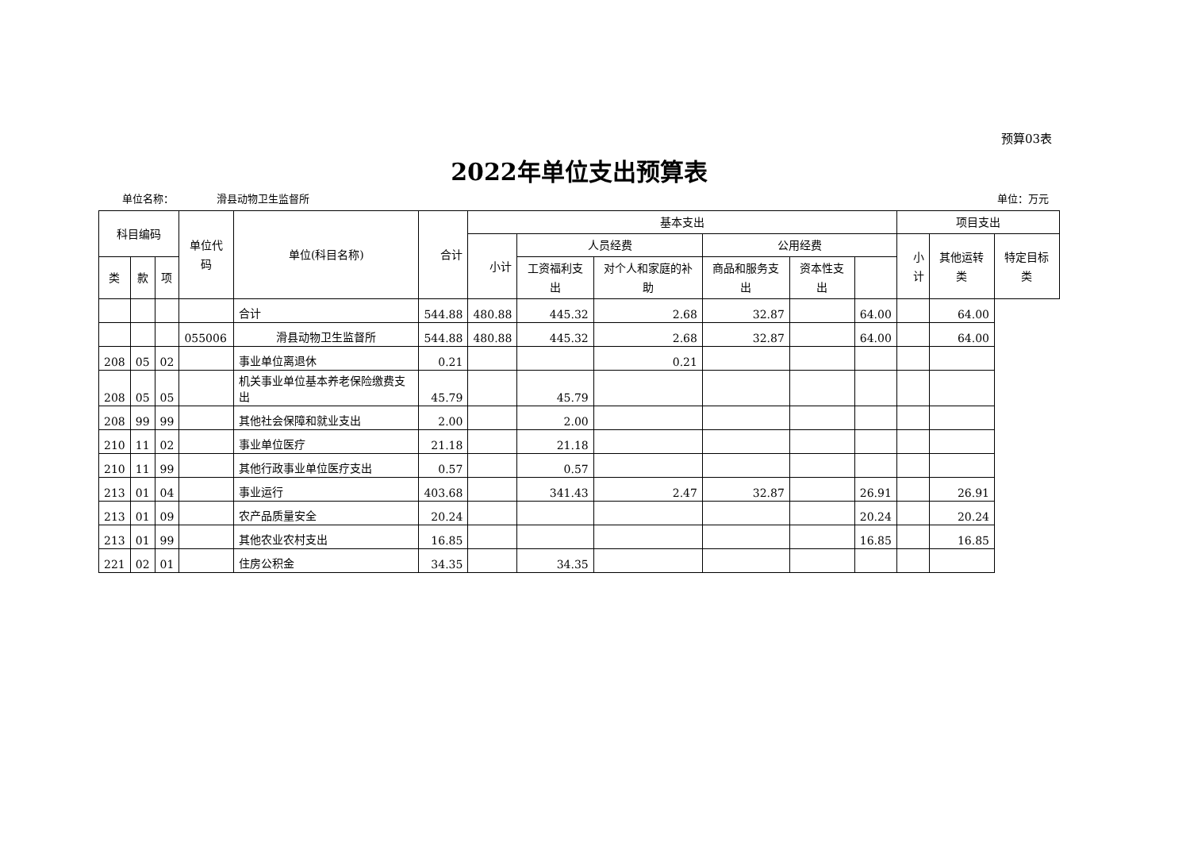预算03表
2022年单位支出预算表
单位名称： 滑县动物卫生监督所 单位：万元
| 科目编码 | | | 单位代码 | 单位(科目名称) | 合计 | 基本支出 | | | | | | 项目支出 | | |
| --- | --- | --- | --- | --- | --- | --- | --- | --- | --- | --- | --- | --- | --- | --- |
| | | | | | | 小计 | 人员经费 | | 公用经费 | | | 小计 | 其他运转类 | 特定目标类 |
| 类 | 款 | 项 | | | | | 工资福利支出 | 对个人和家庭的补助 | 商品和服务支出 | 资本性支出 | | | | |
| | | | | 合计 | 544.88 | 480.88 | 445.32 | 2.68 | 32.87 | | 64.00 | | 64.00 | |
| | | | 055006 | 滑县动物卫生监督所 | 544.88 | 480.88 | 445.32 | 2.68 | 32.87 | | 64.00 | | 64.00 | |
| 208 | 05 | 02 | | 事业单位离退休 | 0.21 | | | 0.21 | | | | | | |
| 208 | 05 | 05 | | 机关事业单位基本养老保险缴费支出 | 45.79 | | 45.79 | | | | | | | |
| 208 | 99 | 99 | | 其他社会保障和就业支出 | 2.00 | | 2.00 | | | | | | | |
| 210 | 11 | 02 | | 事业单位医疗 | 21.18 | | 21.18 | | | | | | | |
| 210 | 11 | 99 | | 其他行政事业单位医疗支出 | 0.57 | | 0.57 | | | | | | | |
| 213 | 01 | 04 | | 事业运行 | 403.68 | | 341.43 | 2.47 | 32.87 | | 26.91 | | 26.91 | |
| 213 | 01 | 09 | | 农产品质量安全 | 20.24 | | | | | | 20.24 | | 20.24 | |
| 213 | 01 | 99 | | 其他农业农村支出 | 16.85 | | | | | | 16.85 | | 16.85 | |
| 221 | 02 | 01 | | 住房公积金 | 34.35 | | 34.35 | | | | | | | |